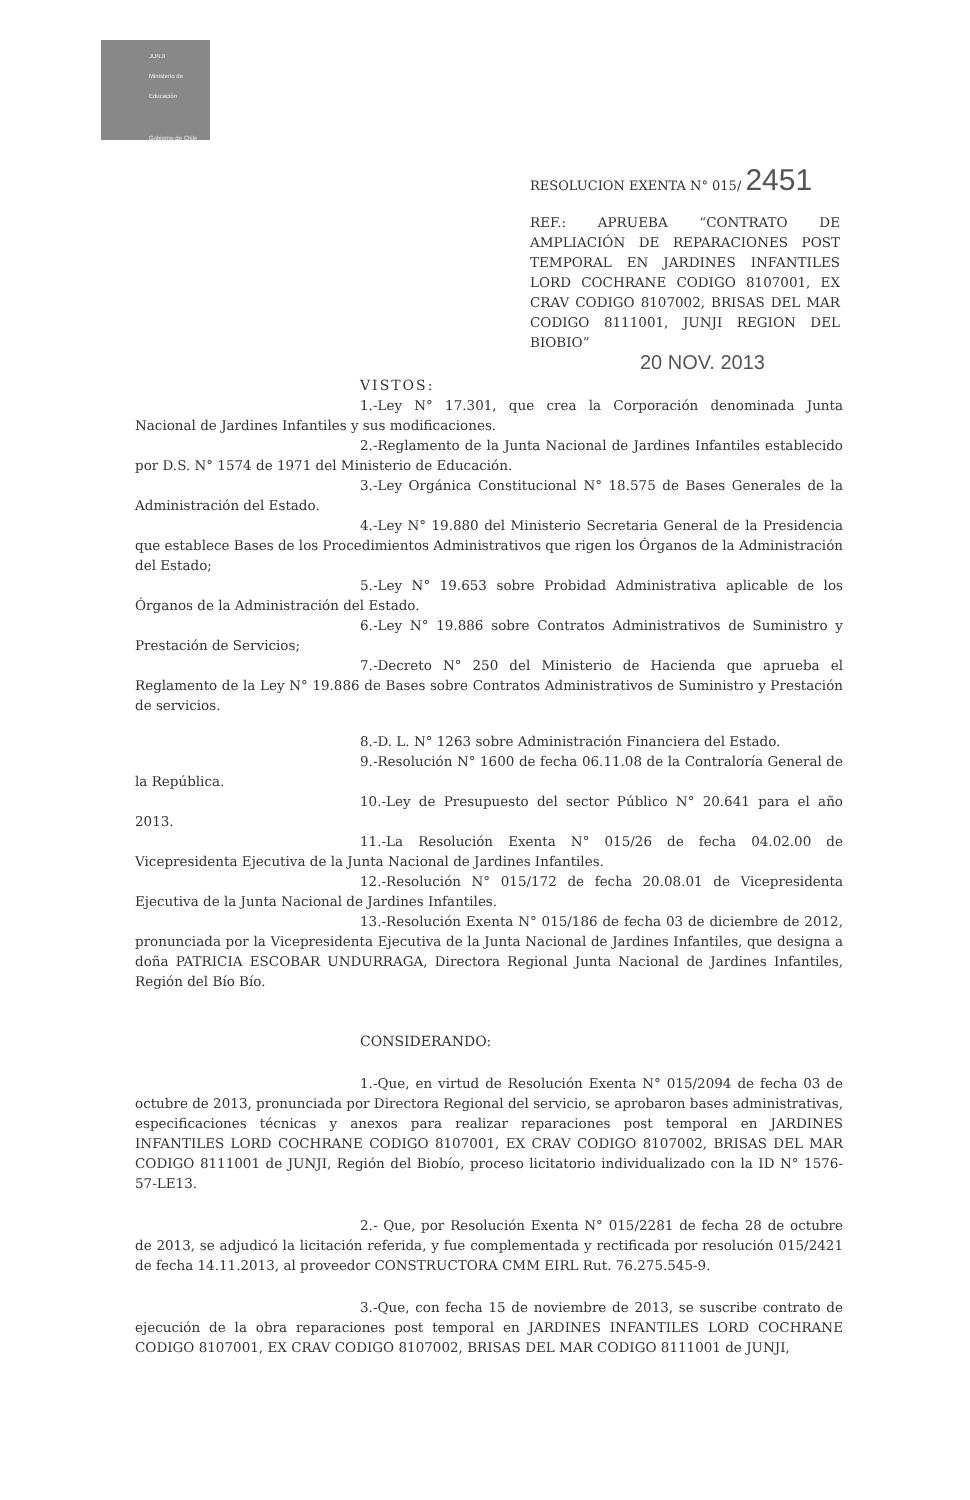JUNJI
Ministerio de
Educación
Gobierno de Chile
RESOLUCION EXENTA N° 015/ 2451
REF.: APRUEBA “CONTRATO DE AMPLIACIÓN DE REPARACIONES POST TEMPORAL EN JARDINES INFANTILES LORD COCHRANE CODIGO 8107001, EX CRAV CODIGO 8107002, BRISAS DEL MAR CODIGO 8111001, JUNJI REGION DEL BIOBIO”
20 NOV. 2013
VISTOS:
1.-Ley N° 17.301, que crea la Corporación denominada Junta Nacional de Jardines Infantiles y sus modificaciones.
2.-Reglamento de la Junta Nacional de Jardines Infantiles establecido por D.S. N° 1574 de 1971 del Ministerio de Educación.
3.-Ley Orgánica Constitucional N° 18.575 de Bases Generales de la Administración del Estado.
4.-Ley N° 19.880 del Ministerio Secretaria General de la Presidencia que establece Bases de los Procedimientos Administrativos que rigen los Órganos de la Administración del Estado;
5.-Ley N° 19.653 sobre Probidad Administrativa aplicable de los Órganos de la Administración del Estado.
6.-Ley N° 19.886 sobre Contratos Administrativos de Suministro y Prestación de Servicios;
7.-Decreto N° 250 del Ministerio de Hacienda que aprueba el Reglamento de la Ley N° 19.886 de Bases sobre Contratos Administrativos de Suministro y Prestación de servicios.
8.-D. L. N° 1263 sobre Administración Financiera del Estado.
9.-Resolución N° 1600 de fecha 06.11.08 de la Contraloría General de la República.
10.-Ley de Presupuesto del sector Público N° 20.641 para el año 2013.
11.-La Resolución Exenta N° 015/26 de fecha 04.02.00 de Vicepresidenta Ejecutiva de la Junta Nacional de Jardines Infantiles.
12.-Resolución N° 015/172 de fecha 20.08.01 de Vicepresidenta Ejecutiva de la Junta Nacional de Jardines Infantiles.
13.-Resolución Exenta N° 015/186 de fecha 03 de diciembre de 2012, pronunciada por la Vicepresidenta Ejecutiva de la Junta Nacional de Jardines Infantiles, que designa a doña PATRICIA ESCOBAR UNDURRAGA, Directora Regional Junta Nacional de Jardines Infantiles, Región del Bío Bío.
CONSIDERANDO:
1.-Que, en virtud de Resolución Exenta N° 015/2094 de fecha 03 de octubre de 2013, pronunciada por Directora Regional del servicio, se aprobaron bases administrativas, especificaciones técnicas y anexos para realizar reparaciones post temporal en JARDINES INFANTILES LORD COCHRANE CODIGO 8107001, EX CRAV CODIGO 8107002, BRISAS DEL MAR CODIGO 8111001 de JUNJI, Región del Biobío, proceso licitatorio individualizado con la ID N° 1576-57-LE13.
2.- Que, por Resolución Exenta N° 015/2281 de fecha 28 de octubre de 2013, se adjudicó la licitación referida, y fue complementada y rectificada por resolución 015/2421 de fecha 14.11.2013, al proveedor CONSTRUCTORA CMM EIRL Rut. 76.275.545-9.
3.-Que, con fecha 15 de noviembre de 2013, se suscribe contrato de ejecución de la obra reparaciones post temporal en JARDINES INFANTILES LORD COCHRANE CODIGO 8107001, EX CRAV CODIGO 8107002, BRISAS DEL MAR CODIGO 8111001 de JUNJI,